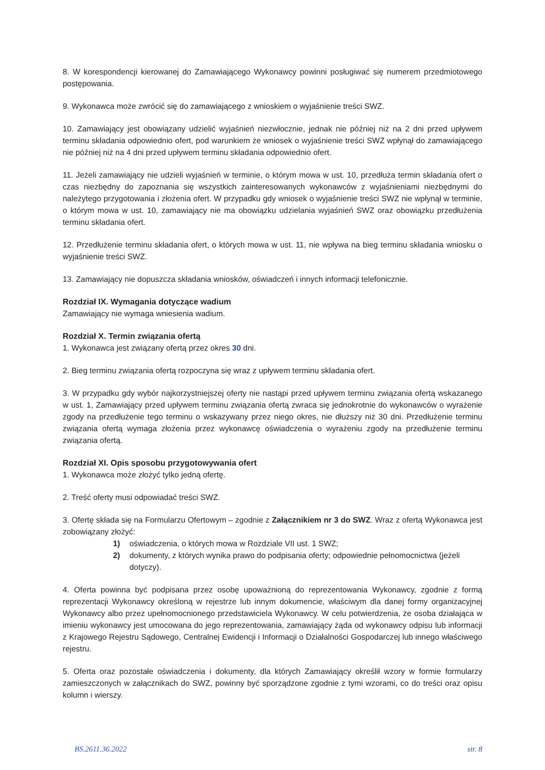8. W korespondencji kierowanej do Zamawiającego Wykonawcy powinni posługiwać się numerem przedmiotowego postępowania.
9. Wykonawca może zwrócić się do zamawiającego z wnioskiem o wyjaśnienie treści SWZ.
10. Zamawiający jest obowiązany udzielić wyjaśnień niezwłocznie, jednak nie później niż na 2 dni przed upływem terminu składania odpowiednio ofert, pod warunkiem że wniosek o wyjaśnienie treści SWZ wpłynął do zamawiającego nie później niż na 4 dni przed upływem terminu składania odpowiednio ofert.
11. Jeżeli zamawiający nie udzieli wyjaśnień w terminie, o którym mowa w ust. 10, przedłuża termin składania ofert o czas niezbędny do zapoznania się wszystkich zainteresowanych wykonawców z wyjaśnieniami niezbędnymi do należytego przygotowania i złożenia ofert. W przypadku gdy wniosek o wyjaśnienie treści SWZ nie wpłynął w terminie, o którym mowa w ust. 10, zamawiający nie ma obowiązku udzielania wyjaśnień SWZ oraz obowiązku przedłużenia terminu składania ofert.
12. Przedłużenie terminu składania ofert, o których mowa w ust. 11, nie wpływa na bieg terminu składania wniosku o wyjaśnienie treści SWZ.
13. Zamawiający nie dopuszcza składania wniosków, oświadczeń i innych informacji telefonicznie.
Rozdział IX. Wymagania dotyczące wadium
Zamawiający nie wymaga wniesienia wadium.
Rozdział X. Termin związania ofertą
1. Wykonawca jest związany ofertą przez okres 30 dni.
2. Bieg terminu związania ofertą rozpoczyna się wraz z upływem terminu składania ofert.
3. W przypadku gdy wybór najkorzystniejszej oferty nie nastąpi przed upływem terminu związania ofertą wskazanego w ust. 1, Zamawiający przed upływem terminu związania ofertą zwraca się jednokrotnie do wykonawców o wyrażenie zgody na przedłużenie tego terminu o wskazywany przez niego okres, nie dłuższy niż 30 dni. Przedłużenie terminu związania ofertą wymaga złożenia przez wykonawcę oświadczenia o wyrażeniu zgody na przedłużenie terminu związania ofertą.
Rozdział XI. Opis sposobu przygotowywania ofert
1. Wykonawca może złożyć tylko jedną ofertę.
2. Treść oferty musi odpowiadać treści SWZ.
3. Ofertę składa się na Formularzu Ofertowym – zgodnie z Załącznikiem nr 3 do SWZ. Wraz z ofertą Wykonawca jest zobowiązany złożyć:
1) oświadczenia, o których mowa w Rozdziale VII ust. 1 SWZ;
2) dokumenty, z których wynika prawo do podpisania oferty; odpowiednie pełnomocnictwa (jeżeli dotyczy).
4. Oferta powinna być podpisana przez osobę upoważnioną do reprezentowania Wykonawcy, zgodnie z formą reprezentacji Wykonawcy określoną w rejestrze lub innym dokumencie, właściwym dla danej formy organizacyjnej Wykonawcy albo przez upełnomocnionego przedstawiciela Wykonawcy. W celu potwierdzenia, że osoba działająca w imieniu wykonawcy jest umocowana do jego reprezentowania, zamawiający żąda od wykonawcy odpisu lub informacji z Krajowego Rejestru Sądowego, Centralnej Ewidencji i Informacji o Działalności Gospodarczej lub innego właściwego rejestru.
5. Oferta oraz pozostałe oświadczenia i dokumenty, dla których Zamawiający określił wzory w formie formularzy zamieszczonych w załącznikach do SWZ, powinny być sporządzone zgodnie z tymi wzorami, co do treści oraz opisu kolumn i wierszy.
BS.2611.36.2022 str. 8